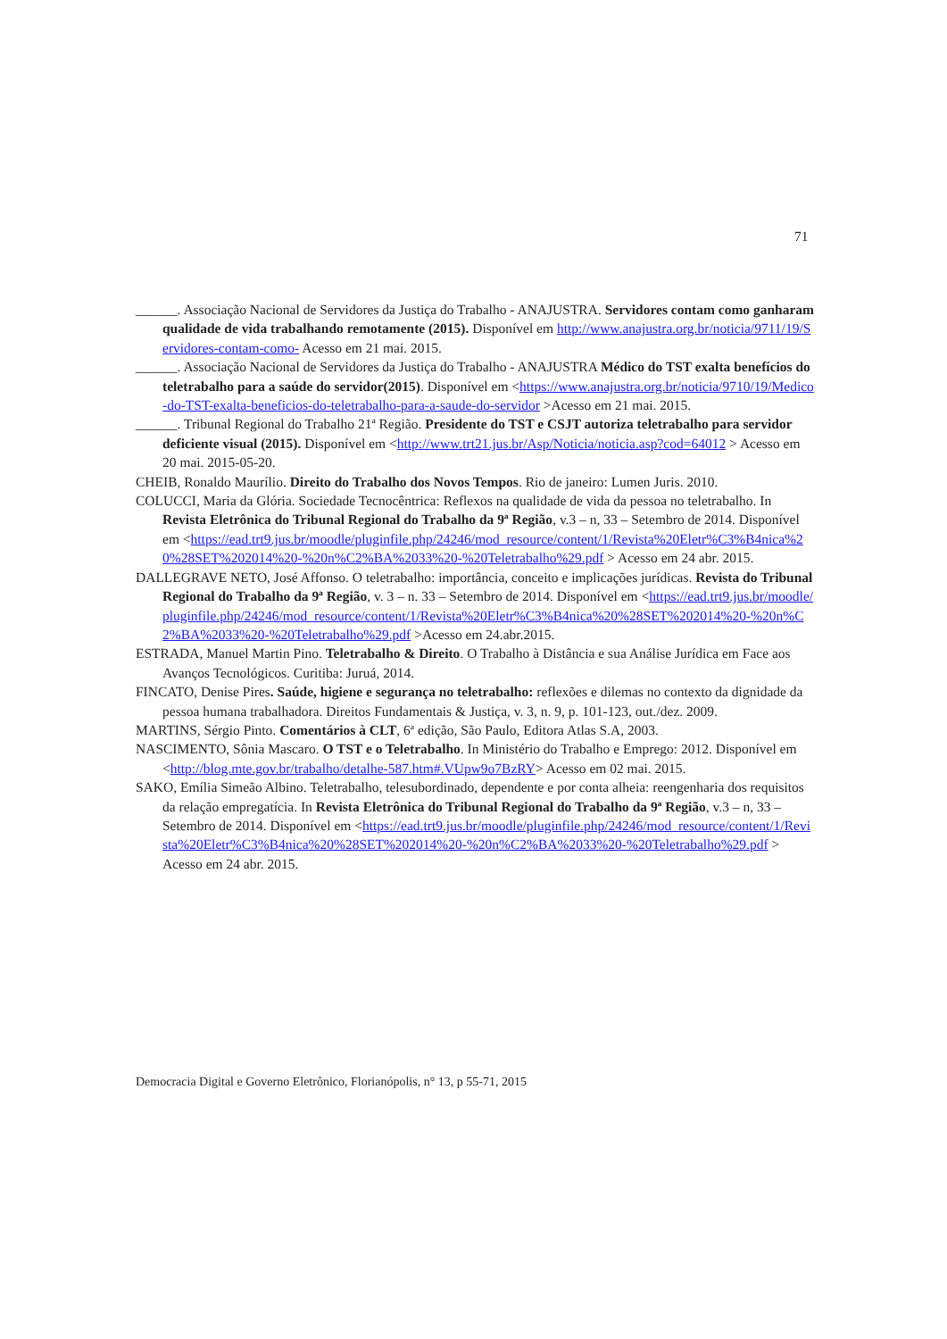71
______. Associação Nacional de Servidores da Justiça do Trabalho - ANAJUSTRA. Servidores contam como ganharam qualidade de vida trabalhando remotamente (2015). Disponível em http://www.anajustra.org.br/noticia/9711/19/Servidores-contam-como- Acesso em 21 mai. 2015.
______. Associação Nacional de Servidores da Justiça do Trabalho - ANAJUSTRA Médico do TST exalta benefícios do teletrabalho para a saúde do servidor(2015). Disponível em <https://www.anajustra.org.br/noticia/9710/19/Medico-do-TST-exalta-beneficios-do-teletrabalho-para-a-saude-do-servidor >Acesso em 21 mai. 2015.
______. Tribunal Regional do Trabalho 21ª Região. Presidente do TST e CSJT autoriza teletrabalho para servidor deficiente visual (2015). Disponível em <http://www.trt21.jus.br/Asp/Noticia/noticia.asp?cod=64012 > Acesso em 20 mai. 2015-05-20.
CHEIB, Ronaldo Maurílio. Direito do Trabalho dos Novos Tempos. Rio de janeiro: Lumen Juris. 2010.
COLUCCI, Maria da Glória. Sociedade Tecnocêntrica: Reflexos na qualidade de vida da pessoa no teletrabalho. In Revista Eletrônica do Tribunal Regional do Trabalho da 9ª Região, v.3 – n, 33 – Setembro de 2014. Disponível em <https://ead.trt9.jus.br/moodle/pluginfile.php/24246/mod_resource/content/1/Revista%20Eletr%C3%B4nica%20%28SET%202014%20-%20n%C2%BA%2033%20-%20Teletrabalho%29.pdf > Acesso em 24 abr. 2015.
DALLEGRAVE NETO, José Affonso. O teletrabalho: importância, conceito e implicações jurídicas. Revista do Tribunal Regional do Trabalho da 9ª Região, v. 3 – n. 33 – Setembro de 2014. Disponível em <https://ead.trt9.jus.br/moodle/pluginfile.php/24246/mod_resource/content/1/Revista%20Eletr%C3%B4nica%20%28SET%202014%20-%20n%C2%BA%2033%20-%20Teletrabalho%29.pdf >Acesso em 24.abr.2015.
ESTRADA, Manuel Martin Pino. Teletrabalho & Direito. O Trabalho à Distância e sua Análise Jurídica em Face aos Avanços Tecnológicos. Curitiba: Juruá, 2014.
FINCATO, Denise Pires. Saúde, higiene e segurança no teletrabalho: reflexões e dilemas no contexto da dignidade da pessoa humana trabalhadora. Direitos Fundamentais & Justiça, v. 3, n. 9, p. 101-123, out./dez. 2009.
MARTINS, Sérgio Pinto. Comentários à CLT, 6ª edição, São Paulo, Editora Atlas S.A, 2003.
NASCIMENTO, Sônia Mascaro. O TST e o Teletrabalho. In Ministério do Trabalho e Emprego: 2012. Disponível em <http://blog.mte.gov.br/trabalho/detalhe-587.htm#.VUpw9o7BzRY> Acesso em 02 mai. 2015.
SAKO, Emília Simeão Albino. Teletrabalho, telesubordinado, dependente e por conta alheia: reengenharia dos requisitos da relação empregatícia. In Revista Eletrônica do Tribunal Regional do Trabalho da 9ª Região, v.3 – n, 33 – Setembro de 2014. Disponível em <https://ead.trt9.jus.br/moodle/pluginfile.php/24246/mod_resource/content/1/Revista%20Eletr%C3%B4nica%20%28SET%202014%20-%20n%C2%BA%2033%20-%20Teletrabalho%29.pdf > Acesso em 24 abr. 2015.
Democracia Digital e Governo Eletrônico, Florianópolis, n° 13, p 55-71, 2015